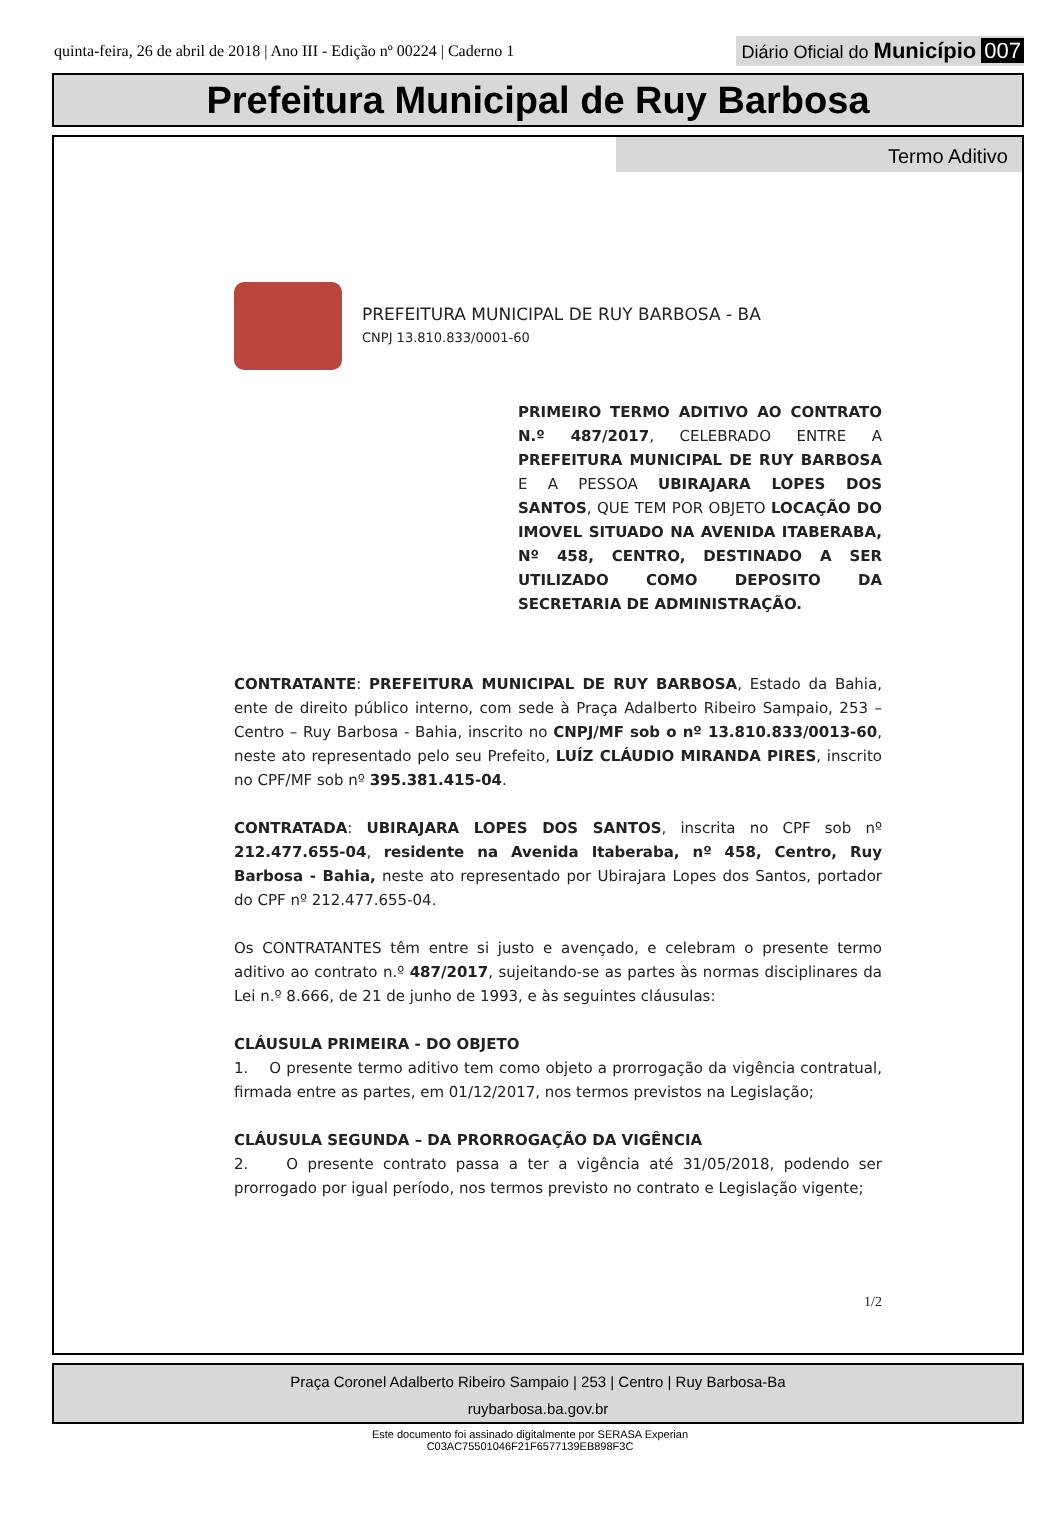quinta-feira, 26 de abril de 2018 | Ano III - Edição nº 00224 | Caderno 1
Diário Oficial do Município 007
Prefeitura Municipal de Ruy Barbosa
Termo Aditivo
PREFEITURA MUNICIPAL DE RUY BARBOSA - BA
CNPJ 13.810.833/0001-60
PRIMEIRO TERMO ADITIVO AO CONTRATO N.º 487/2017, CELEBRADO ENTRE A PREFEITURA MUNICIPAL DE RUY BARBOSA E A PESSOA UBIRAJARA LOPES DOS SANTOS, QUE TEM POR OBJETO LOCAÇÃO DO IMOVEL SITUADO NA AVENIDA ITABERABA, Nº 458, CENTRO, DESTINADO A SER UTILIZADO COMO DEPOSITO DA SECRETARIA DE ADMINISTRAÇÃO.
CONTRATANTE: PREFEITURA MUNICIPAL DE RUY BARBOSA, Estado da Bahia, ente de direito público interno, com sede à Praça Adalberto Ribeiro Sampaio, 253 – Centro – Ruy Barbosa - Bahia, inscrito no CNPJ/MF sob o nº 13.810.833/0013-60, neste ato representado pelo seu Prefeito, LUÍZ CLÁUDIO MIRANDA PIRES, inscrito no CPF/MF sob nº 395.381.415-04.
CONTRATADA: UBIRAJARA LOPES DOS SANTOS, inscrita no CPF sob nº 212.477.655-04, residente na Avenida Itaberaba, nº 458, Centro, Ruy Barbosa - Bahia, neste ato representado por Ubirajara Lopes dos Santos, portador do CPF nº 212.477.655-04.
Os CONTRATANTES têm entre si justo e avençado, e celebram o presente termo aditivo ao contrato n.º 487/2017, sujeitando-se as partes às normas disciplinares da Lei n.º 8.666, de 21 de junho de 1993, e às seguintes cláusulas:
CLÁUSULA PRIMEIRA - DO OBJETO
1. O presente termo aditivo tem como objeto a prorrogação da vigência contratual, firmada entre as partes, em 01/12/2017, nos termos previstos na Legislação;
CLÁUSULA SEGUNDA – DA PRORROGAÇÃO DA VIGÊNCIA
2. O presente contrato passa a ter a vigência até 31/05/2018, podendo ser prorrogado por igual período, nos termos previsto no contrato e Legislação vigente;
1/2
Praça Coronel Adalberto Ribeiro Sampaio | 253 | Centro | Ruy Barbosa-Ba
ruybarbosa.ba.gov.br
Este documento foi assinado digitalmente por SERASA Experian
C03AC75501046F21F6577139EB898F3C